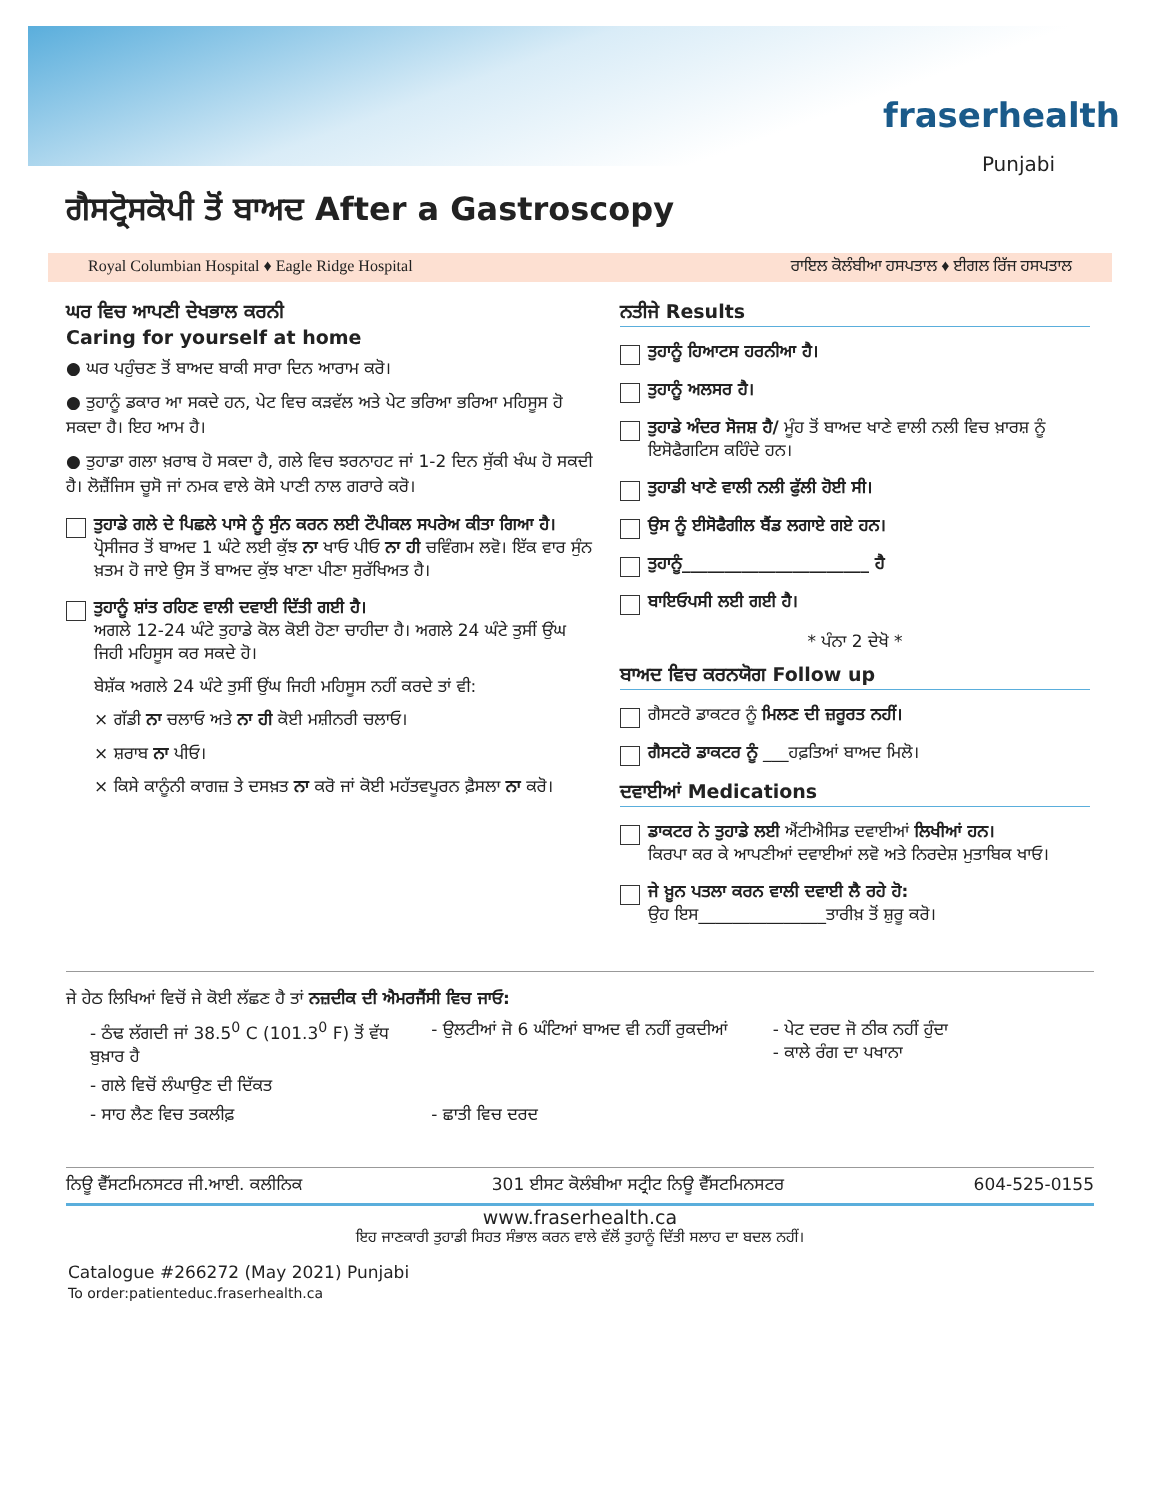fraserhealth
Punjabi
ਗੈਸਟ੍ਰੋਸਕੋਪੀ ਤੋਂ ਬਾਅਦ After a Gastroscopy
Royal Columbian Hospital ♦ Eagle Ridge Hospital ਰਾਇਲ ਕੋਲੰਬੀਆ ਹਸਪਤਾਲ ♦ ਈਗਲ ਰਿੱਜ ਹਸਪਤਾਲ
ਘਰ ਵਿਚ ਆਪਣੀ ਦੇਖਭਾਲ ਕਰਨੀ
Caring for yourself at home
● ਘਰ ਪਹੁੰਚਣ ਤੋਂ ਬਾਅਦ ਬਾਕੀ ਸਾਰਾ ਦਿਨ ਆਰਾਮ ਕਰੋ।
● ਤੁਹਾਨੂੰ ਡਕਾਰ ਆ ਸਕਦੇ ਹਨ, ਪੇਟ ਵਿਚ ਕੜਵੱਲ ਅਤੇ ਪੇਟ ਭਰਿਆ ਭਰਿਆ ਮਹਿਸੂਸ ਹੋ ਸਕਦਾ ਹੈ। ਇਹ ਆਮ ਹੈ।
● ਤੁਹਾਡਾ ਗਲਾ ਖ਼ਰਾਬ ਹੋ ਸਕਦਾ ਹੈ, ਗਲੇ ਵਿਚ ਝਰਨਾਹਟ ਜਾਂ 1-2 ਦਿਨ ਸੁੱਕੀ ਖੰਘ ਹੋ ਸਕਦੀ ਹੈ। ਲੋਜ਼ੈਂਜਿਸ ਚੂਸੋ ਜਾਂ ਨਮਕ ਵਾਲੇ ਕੋਸੇ ਪਾਣੀ ਨਾਲ ਗਰਾਰੇ ਕਰੋ।
ਤੁਹਾਡੇ ਗਲੇ ਦੇ ਪਿਛਲੇ ਪਾਸੇ ਨੂੰ ਸੁੰਨ ਕਰਨ ਲਈ ਟੌਪੀਕਲ ਸਪਰੇਅ ਕੀਤਾ ਗਿਆ ਹੈ।
ਪ੍ਰੋਸੀਜਰ ਤੋਂ ਬਾਅਦ 1 ਘੰਟੇ ਲਈ ਕੁੱਝ ਨਾ ਖਾਓ ਪੀਓ ਨਾ ਹੀ ਚਵਿੰਗਮ ਲਵੋ। ਇੱਕ ਵਾਰ ਸੁੰਨ ਖ਼ਤਮ ਹੋ ਜਾਏ ਉਸ ਤੋਂ ਬਾਅਦ ਕੁੱਝ ਖਾਣਾ ਪੀਣਾ ਸੁਰੱਖਿਅਤ ਹੈ।
ਤੁਹਾਨੂੰ ਸ਼ਾਂਤ ਰਹਿਣ ਵਾਲੀ ਦਵਾਈ ਦਿੱਤੀ ਗਈ ਹੈ।
ਅਗਲੇ 12-24 ਘੰਟੇ ਤੁਹਾਡੇ ਕੋਲ ਕੋਈ ਹੋਣਾ ਚਾਹੀਦਾ ਹੈ। ਅਗਲੇ 24 ਘੰਟੇ ਤੁਸੀਂ ਉਂਘ ਜਿਹੀ ਮਹਿਸੂਸ ਕਰ ਸਕਦੇ ਹੋ।
ਬੇਸ਼ੱਕ ਅਗਲੇ 24 ਘੰਟੇ ਤੁਸੀਂ ਉਂਘ ਜਿਹੀ ਮਹਿਸੂਸ ਨਹੀਂ ਕਰਦੇ ਤਾਂ ਵੀ:
× ਗੱਡੀ ਨਾ ਚਲਾਓ ਅਤੇ ਨਾ ਹੀ ਕੋਈ ਮਸ਼ੀਨਰੀ ਚਲਾਓ।
× ਸ਼ਰਾਬ ਨਾ ਪੀਓ।
× ਕਿਸੇ ਕਾਨੂੰਨੀ ਕਾਗਜ਼ ਤੇ ਦਸਖ਼ਤ ਨਾ ਕਰੋ ਜਾਂ ਕੋਈ ਮਹੱਤਵਪੂਰਨ ਫ਼ੈਸਲਾ ਨਾ ਕਰੋ।
ਨਤੀਜੇ Results
ਤੁਹਾਨੂੰ ਹਿਆਟਸ ਹਰਨੀਆ ਹੈ।
ਤੁਹਾਨੂੰ ਅਲਸਰ ਹੈ।
ਤੁਹਾਡੇ ਅੰਦਰ ਸੋਜਸ਼ ਹੈ/ ਮੂੰਹ ਤੋਂ ਬਾਅਦ ਖਾਣੇ ਵਾਲੀ ਨਲੀ ਵਿਚ ਖ਼ਾਰਸ਼ ਨੂੰ ਇਸੋਫੈਗਟਿਸ ਕਹਿੰਦੇ ਹਨ।
ਤੁਹਾਡੀ ਖਾਣੇ ਵਾਲੀ ਨਲੀ ਫੁੱਲੀ ਹੋਈ ਸੀ।
ਉਸ ਨੂੰ ਈਸੋਫੈਗੀਲ ਬੈਂਡ ਲਗਾਏ ਗਏ ਹਨ।
ਤੁਹਾਨੂੰ______________________ ਹੈ
ਬਾਇਓਪਸੀ ਲਈ ਗਈ ਹੈ।
* ਪੰਨਾ 2 ਦੇਖੋ *
ਬਾਅਦ ਵਿਚ ਕਰਨਯੋਗ Follow up
ਗੈਸਟਰੋ ਡਾਕਟਰ ਨੂੰ ਮਿਲਣ ਦੀ ਜ਼ਰੂਰਤ ਨਹੀਂ।
ਗੈਸਟਰੋ ਡਾਕਟਰ ਨੂੰ ___ਹਫ਼ਤਿਆਂ ਬਾਅਦ ਮਿਲੋ।
ਦਵਾਈਆਂ Medications
ਡਾਕਟਰ ਨੇ ਤੁਹਾਡੇ ਲਈ ਐਂਟੀਐਸਿਡ ਦਵਾਈਆਂ ਲਿਖੀਆਂ ਹਨ।
ਕਿਰਪਾ ਕਰ ਕੇ ਆਪਣੀਆਂ ਦਵਾਈਆਂ ਲਵੋ ਅਤੇ ਨਿਰਦੇਸ਼ ਮੁਤਾਬਿਕ ਖਾਓ।
ਜੇ ਖ਼ੂਨ ਪਤਲਾ ਕਰਨ ਵਾਲੀ ਦਵਾਈ ਲੈ ਰਹੇ ਹੋ:
ਉਹ ਇਸ_______________ਤਾਰੀਖ਼ ਤੋਂ ਸ਼ੁਰੂ ਕਰੋ।
ਜੇ ਹੇਠ ਲਿਖਿਆਂ ਵਿਚੋਂ ਜੇ ਕੋਈ ਲੱਛਣ ਹੈ ਤਾਂ ਨਜ਼ਦੀਕ ਦੀ ਐਮਰਜੈਂਸੀ ਵਿਚ ਜਾਓ:
- ਠੰਢ ਲੱਗਦੀ ਜਾਂ 38.5<sup>0</sup> C (101.3<sup>0</sup> F) ਤੋਂ ਵੱਧ ਬੁਖ਼ਾਰ ਹੈ
- ਉਲਟੀਆਂ ਜੋ 6 ਘੰਟਿਆਂ ਬਾਅਦ ਵੀ ਨਹੀਂ ਰੁਕਦੀਆਂ
- ਪੇਟ ਦਰਦ ਜੋ ਠੀਕ ਨਹੀਂ ਹੁੰਦਾ
- ਕਾਲੇ ਰੰਗ ਦਾ ਪਖਾਨਾ
- ਗਲੇ ਵਿਚੋਂ ਲੰਘਾਉਣ ਦੀ ਦਿੱਕਤ
- ਸਾਹ ਲੈਣ ਵਿਚ ਤਕਲੀਫ਼
- ਛਾਤੀ ਵਿਚ ਦਰਦ
ਨਿਊ ਵੈੱਸਟਮਿਨਸਟਰ ਜੀ.ਆਈ. ਕਲੀਨਿਕ 301 ਈਸਟ ਕੋਲੰਬੀਆ ਸਟ੍ਰੀਟ ਨਿਊ ਵੈੱਸਟਮਿਨਸਟਰ 604-525-0155
www.fraserhealth.ca
ਇਹ ਜਾਣਕਾਰੀ ਤੁਹਾਡੀ ਸਿਹਤ ਸੰਭਾਲ ਕਰਨ ਵਾਲੇ ਵੱਲੋਂ ਤੁਹਾਨੂੰ ਦਿੱਤੀ ਸਲਾਹ ਦਾ ਬਦਲ ਨਹੀਂ।
Catalogue #266272 (May 2021) Punjabi
To order:patienteduc.fraserhealth.ca